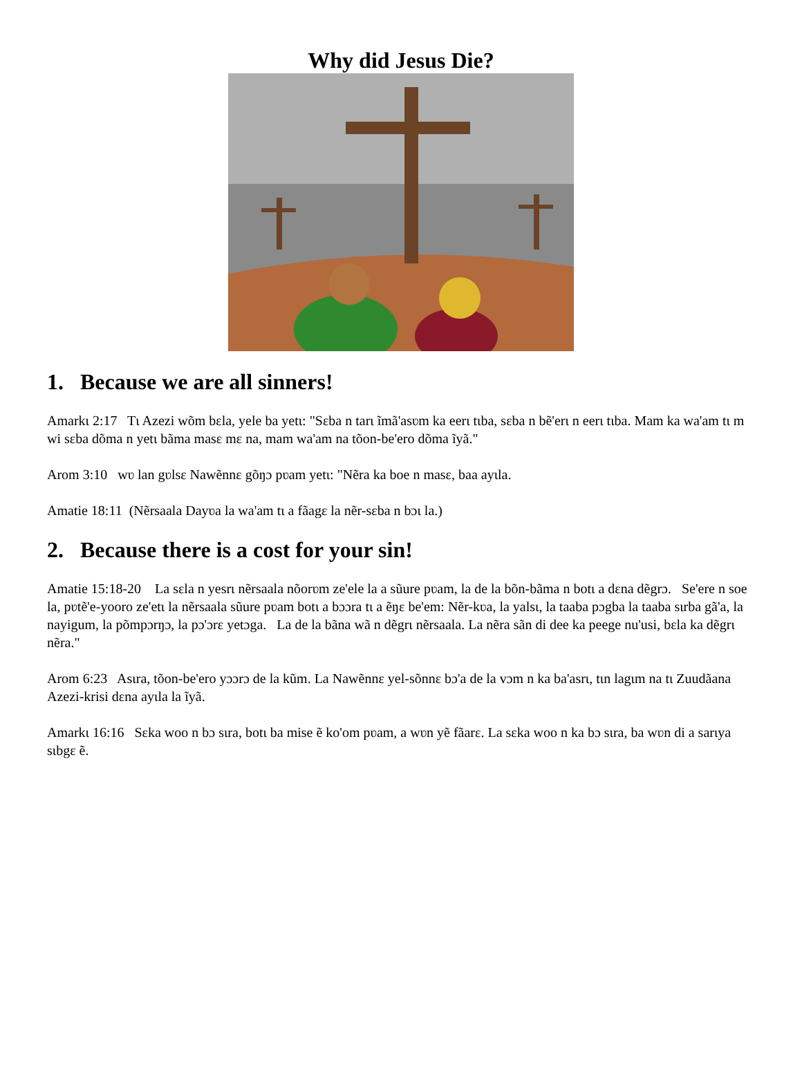Why did Jesus Die?
1. Because we are all sinners!
Amarkɩ 2:17 Tɩ Azezi wõm bɛla, yele ba yetɩ: "Sɛba n tarɩ ĩmã'asʋm ka eerɩ tɩba, sɛba n bẽ'erɩ n eerɩ tɩba. Mam ka wa'am tɩ m wi sɛba dõma n yetɩ bãma masɛ mɛ na, mam wa'am na tõon-be'ero dõma ĩyã."
Arom 3:10 wʋ lan gʋlsɛ Nawẽnnɛ gõŋɔ pʋam yetɩ: "Nẽra ka boe n masɛ, baa ayɩla.
Amatie 18:11 (Nẽrsaala Dayʋa la wa'am tɩ a fãagɛ la nẽr-sɛba n bɔɩ la.)
2. Because there is a cost for your sin!
Amatie 15:18-20 La sɛla n yesrɩ nẽrsaala nõorʋm ze'ele la a sũure pʋam, la de la bõn-bãma n botɩ a dɛna dẽgrɔ. Se'ere n soe la, pʋtẽ'e-yooro ze'etɩ la nẽrsaala sũure pʋam botɩ a bɔɔra tɩ a ẽŋɛ be'em: Nẽr-kʋa, la yalsɩ, la taaba pɔgba la taaba sɩrba gã'a, la nayigum, la põmpɔrŋɔ, la pɔ'ɔrɛ yetɔga. La de la bãna wã n dẽgrɩ nẽrsaala. La nẽra sãn di dee ka peege nu'usi, bɛla ka dẽgrɩ nẽra."
Arom 6:23 Asɩra, tõon-be'ero yɔɔrɔ de la kũm. La Nawẽnnɛ yel-sõnnɛ bɔ'a de la vɔm n ka ba'asrɩ, tɩn lagɩm na tɩ Zuudãana Azezi-krisi dɛna ayɩla la ĩyã.
Amarkɩ 16:16 Sɛka woo n bɔ sɩra, botɩ ba mise ẽ ko'om pʋam, a wʋn yẽ fãarɛ. La sɛka woo n ka bɔ sɩra, ba wʋn di a sarɩya sɩbgɛ ẽ.